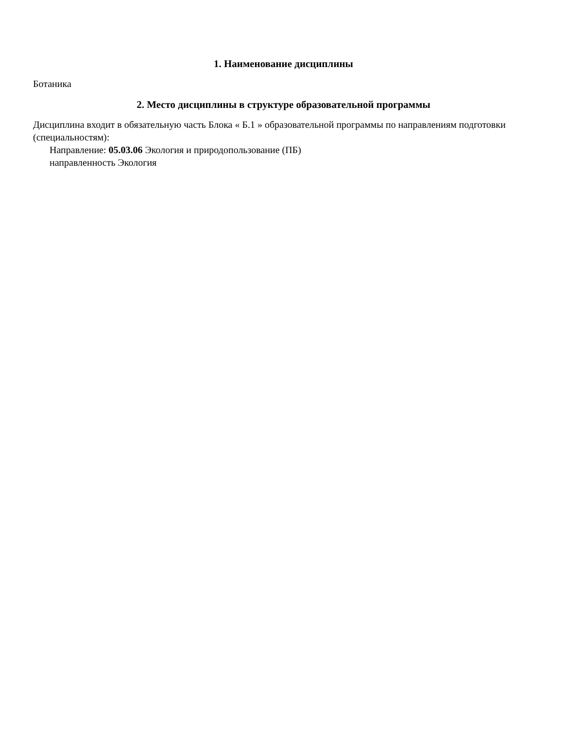1. Наименование дисциплины
Ботаника
2. Место дисциплины в структуре образовательной программы
Дисциплина входит в обязательную часть Блока « Б.1 » образовательной программы по направлениям подготовки (специальностям):
Направление: 05.03.06 Экология и природопользование (ПБ)
направленность Экология